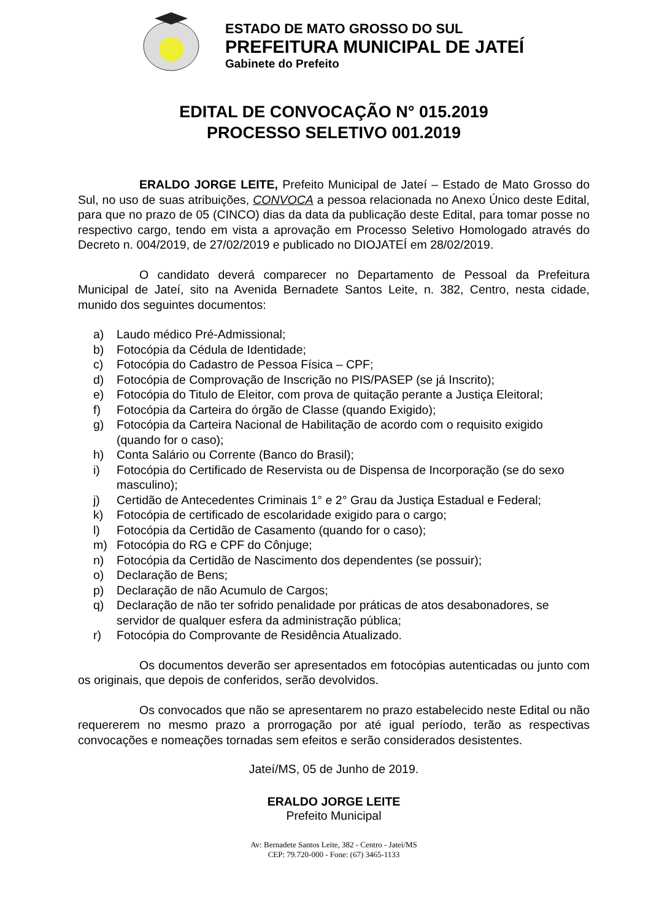ESTADO DE MATO GROSSO DO SUL
PREFEITURA MUNICIPAL DE JATEÍ
Gabinete do Prefeito
EDITAL DE CONVOCAÇÃO N° 015.2019
PROCESSO SELETIVO 001.2019
ERALDO JORGE LEITE, Prefeito Municipal de Jateí – Estado de Mato Grosso do Sul, no uso de suas atribuições, CONVOCA a pessoa relacionada no Anexo Único deste Edital, para que no prazo de 05 (CINCO) dias da data da publicação deste Edital, para tomar posse no respectivo cargo, tendo em vista a aprovação em Processo Seletivo Homologado através do Decreto n. 004/2019, de 27/02/2019 e publicado no DIOJATEÍ em 28/02/2019.
O candidato deverá comparecer no Departamento de Pessoal da Prefeitura Municipal de Jateí, sito na Avenida Bernadete Santos Leite, n. 382, Centro, nesta cidade, munido dos seguintes documentos:
a) Laudo médico Pré-Admissional;
b) Fotocópia da Cédula de Identidade;
c) Fotocópia do Cadastro de Pessoa Física – CPF;
d) Fotocópia de Comprovação de Inscrição no PIS/PASEP (se já Inscrito);
e) Fotocópia do Titulo de Eleitor, com prova de quitação perante a Justiça Eleitoral;
f) Fotocópia da Carteira do órgão de Classe (quando Exigido);
g) Fotocópia da Carteira Nacional de Habilitação de acordo com o requisito exigido (quando for o caso);
h) Conta Salário ou Corrente (Banco do Brasil);
i) Fotocópia do Certificado de Reservista ou de Dispensa de Incorporação (se do sexo masculino);
j) Certidão de Antecedentes Criminais 1° e 2° Grau da Justiça Estadual e Federal;
k) Fotocópia de certificado de escolaridade exigido para o cargo;
l) Fotocópia da Certidão de Casamento (quando for o caso);
m) Fotocópia do RG e CPF do Cônjuge;
n) Fotocópia da Certidão de Nascimento dos dependentes (se possuir);
o) Declaração de Bens;
p) Declaração de não Acumulo de Cargos;
q) Declaração de não ter sofrido penalidade por práticas de atos desabonadores, se servidor de qualquer esfera da administração pública;
r) Fotocópia do Comprovante de Residência Atualizado.
Os documentos deverão ser apresentados em fotocópias autenticadas ou junto com os originais, que depois de conferidos, serão devolvidos.
Os convocados que não se apresentarem no prazo estabelecido neste Edital ou não requererem no mesmo prazo a prorrogação por até igual período, terão as respectivas convocações e nomeações tornadas sem efeitos e serão considerados desistentes.
Jateí/MS, 05 de Junho de 2019.
ERALDO JORGE LEITE
Prefeito Municipal
Av: Bernadete Santos Leite, 382 - Centro - Jateí/MS
CEP: 79.720-000 - Fone: (67) 3465-1133